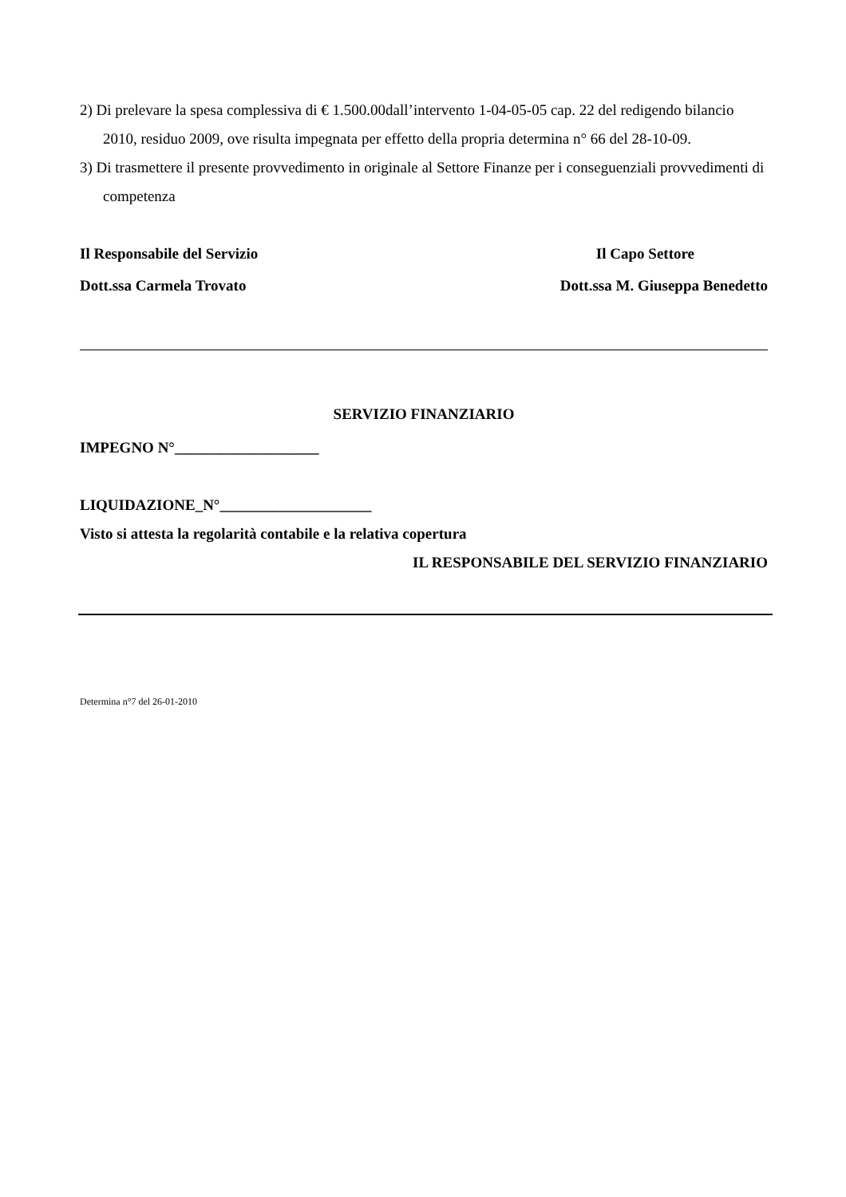2) Di prelevare la spesa complessiva di € 1.500.00dall’intervento 1-04-05-05 cap. 22 del redigendo bilancio 2010, residuo 2009, ove risulta impegnata per effetto della propria determina n° 66 del 28-10-09.
3) Di trasmettere il presente provvedimento in originale al Settore Finanze per i conseguenziali provvedimenti di competenza
Il Responsabile del Servizio Il Capo Settore
Dott.ssa Carmela Trovato Dott.ssa M. Giuseppa Benedetto
SERVIZIO FINANZIARIO
IMPEGNO N°___________________
LIQUIDAZIONE_N°____________________
Visto si attesta la regolarità contabile e la relativa copertura
IL RESPONSABILE DEL SERVIZIO FINANZIARIO
Determina n°7 del 26-01-2010